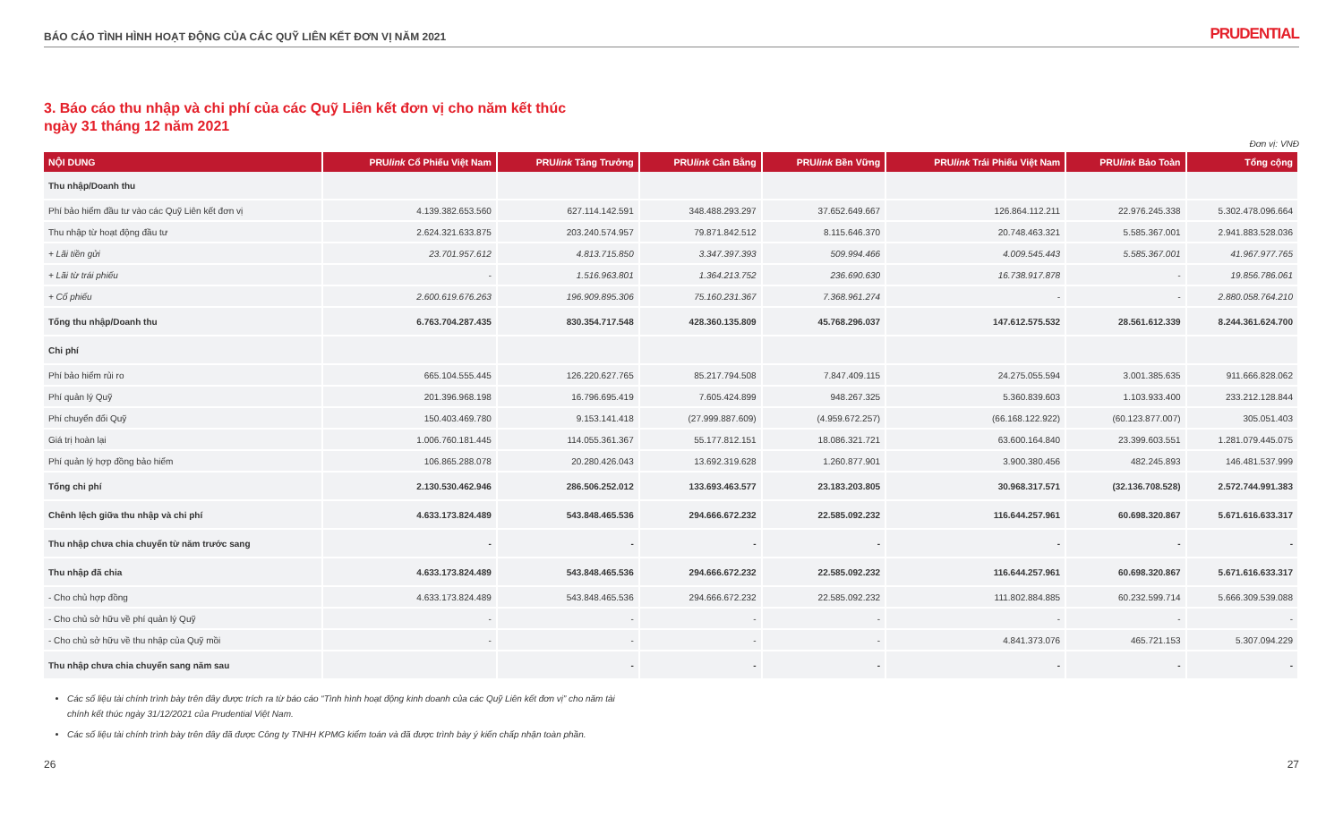BÁO CÁO TÌNH HÌNH HOẠT ĐỘNG CỦA CÁC QUỸ LIÊN KẾT ĐƠN VỊ NĂM 2021 PRUDENTIAL
3. Báo cáo thu nhập và chi phí của các Quỹ Liên kết đơn vị cho năm kết thúc
ngày 31 tháng 12 năm 2021
Đơn vị: VNĐ
| NỘI DUNG | PRU link Cổ Phiếu Việt Nam | PRU link Tăng Trưởng | PRU link Cân Bằng | PRU link Bền Vững | PRU link Trái Phiếu Việt Nam | PRU link Bảo Toàn | Tổng cộng |
| --- | --- | --- | --- | --- | --- | --- | --- |
| Thu nhập/Doanh thu | | | | | | | |
| Phí bảo hiểm đầu tư vào các Quỹ Liên kết đơn vị | 4.139.382.653.560 | 627.114.142.591 | 348.488.293.297 | 37.652.649.667 | 126.864.112.211 | 22.976.245.338 | 5.302.478.096.664 |
| Thu nhập từ hoạt động đầu tư | 2.624.321.633.875 | 203.240.574.957 | 79.871.842.512 | 8.115.646.370 | 20.748.463.321 | 5.585.367.001 | 2.941.883.528.036 |
| + Lãi tiền gửi | 23.701.957.612 | 4.813.715.850 | 3.347.397.393 | 509.994.466 | 4.009.545.443 | 5.585.367.001 | 41.967.977.765 |
| + Lãi từ trái phiếu | - | 1.516.963.801 | 1.364.213.752 | 236.690.630 | 16.738.917.878 | - | 19.856.786.061 |
| + Cổ phiếu | 2.600.619.676.263 | 196.909.895.306 | 75.160.231.367 | 7.368.961.274 | - | - | 2.880.058.764.210 |
| Tổng thu nhập/Doanh thu | 6.763.704.287.435 | 830.354.717.548 | 428.360.135.809 | 45.768.296.037 | 147.612.575.532 | 28.561.612.339 | 8.244.361.624.700 |
| Chi phí | | | | | | | |
| Phí bảo hiểm rủi ro | 665.104.555.445 | 126.220.627.765 | 85.217.794.508 | 7.847.409.115 | 24.275.055.594 | 3.001.385.635 | 911.666.828.062 |
| Phí quản lý Quỹ | 201.396.968.198 | 16.796.695.419 | 7.605.424.899 | 948.267.325 | 5.360.839.603 | 1.103.933.400 | 233.212.128.844 |
| Phí chuyển đổi Quỹ | 150.403.469.780 | 9.153.141.418 | (27.999.887.609) | (4.959.672.257) | (66.168.122.922) | (60.123.877.007) | 305.051.403 |
| Giá trị hoàn lại | 1.006.760.181.445 | 114.055.361.367 | 55.177.812.151 | 18.086.321.721 | 63.600.164.840 | 23.399.603.551 | 1.281.079.445.075 |
| Phí quản lý hợp đồng bảo hiểm | 106.865.288.078 | 20.280.426.043 | 13.692.319.628 | 1.260.877.901 | 3.900.380.456 | 482.245.893 | 146.481.537.999 |
| Tổng chi phí | 2.130.530.462.946 | 286.506.252.012 | 133.693.463.577 | 23.183.203.805 | 30.968.317.571 | (32.136.708.528) | 2.572.744.991.383 |
| Chênh lệch giữa thu nhập và chi phí | 4.633.173.824.489 | 543.848.465.536 | 294.666.672.232 | 22.585.092.232 | 116.644.257.961 | 60.698.320.867 | 5.671.616.633.317 |
| Thu nhập chưa chia chuyển từ năm trước sang | - | - | - | - | - | - | - |
| Thu nhập đã chia | 4.633.173.824.489 | 543.848.465.536 | 294.666.672.232 | 22.585.092.232 | 116.644.257.961 | 60.698.320.867 | 5.671.616.633.317 |
| - Cho chủ hợp đồng | 4.633.173.824.489 | 543.848.465.536 | 294.666.672.232 | 22.585.092.232 | 111.802.884.885 | 60.232.599.714 | 5.666.309.539.088 |
| - Cho chủ sở hữu về phí quản lý Quỹ | - | - | - | - | - | - | - |
| - Cho chủ sở hữu về thu nhập của Quỹ mồi | - | - | - | - | 4.841.373.076 | 465.721.153 | 5.307.094.229 |
| Thu nhập chưa chia chuyển sang năm sau | | - | - | - | - | - | - |
Các số liệu tài chính trình bày trên đây được trích ra từ báo cáo “Tình hình hoạt động kinh doanh của các Quỹ Liên kết đơn vị” cho năm tài
chính kết thúc ngày 31/12/2021 của Prudential Việt Nam.
Các số liệu tài chính trình bày trên đây đã được Công ty TNHH KPMG kiểm toán và đã được trình bày ý kiến chấp nhận toàn phần.
26 27